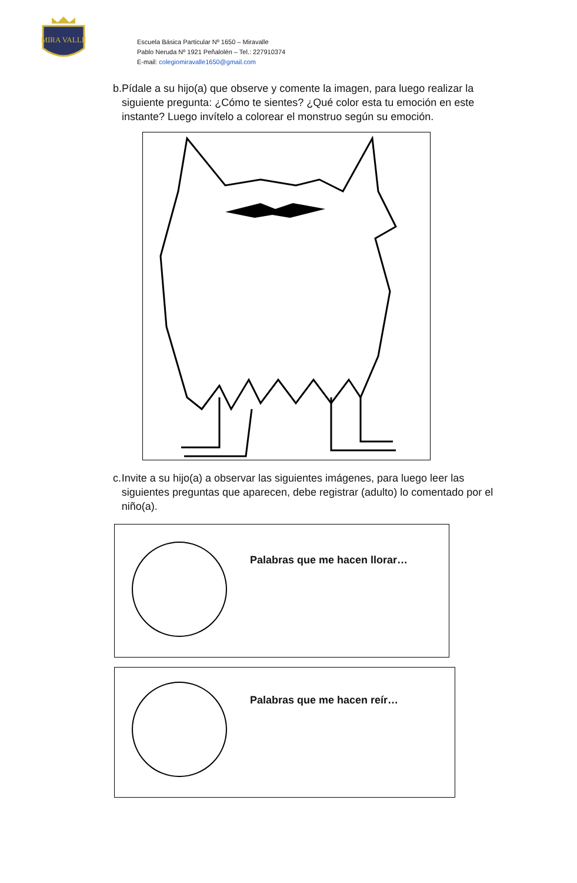MIRA VALLE
Escuela Básica Particular Nº 1650 – Miravalle
Pablo Neruda Nº 1921 Peñalolén – Tel.: 227910374
E-mail: colegiomiravalle1650@gmail.com
b. Pídale a su hijo(a) que observe y comente la imagen, para luego realizar la siguiente pregunta: ¿Cómo te sientes? ¿Qué color esta tu emoción en este instante? Luego invítelo a colorear el monstruo según su emoción.
c. Invite a su hijo(a) a observar las siguientes imágenes, para luego leer las siguientes preguntas que aparecen, debe registrar (adulto) lo comentado por el niño(a).
Palabras que me hacen llorar…
Palabras que me hacen reír…